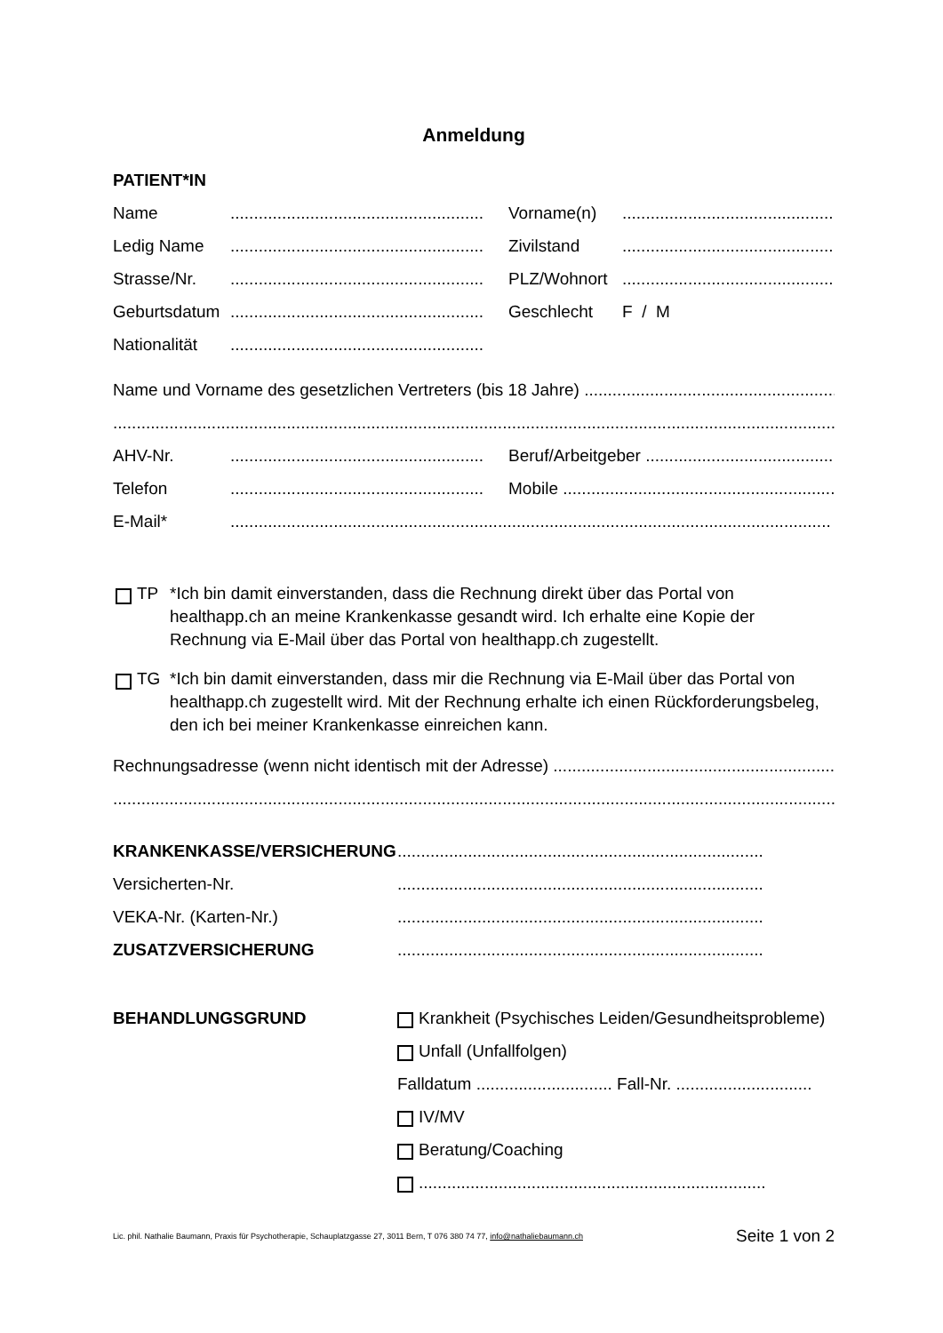Anmeldung
PATIENT*IN
Name.............................................................. Vorname(n)..............................................................
Ledig Name.............................................................. Zivilstand..............................................................
Strasse/Nr............................................................... PLZ/Wohnort..............................................................
Geburtsdatum.............................................................. Geschlecht F / M
Nationalität..............................................................
Name und Vorname des gesetzlichen Vertreters (bis 18 Jahre) ..................................................................
..............................................................................................................................................................
AHV-Nr............................................................... Beruf/Arbeitgeber ..............................................................
Telefon.............................................................. Mobile ..............................................................................
E-Mail*................................................................................................................................
TP *Ich bin damit einverstanden, dass die Rechnung direkt über das Portal von healthapp.ch an meine Krankenkasse gesandt wird. Ich erhalte eine Kopie der Rechnung via E-Mail über das Portal von healthapp.ch zugestellt.
TG *Ich bin damit einverstanden, dass mir die Rechnung via E-Mail über das Portal von healthapp.ch zugestellt wird. Mit der Rechnung erhalte ich einen Rückforderungsbeleg, den ich bei meiner Krankenkasse einreichen kann.
Rechnungsadresse (wenn nicht identisch mit der Adresse) .................................................................
..............................................................................................................................................................
KRANKENKASSE/VERSICHERUNG..............................................................................
Versicherten-Nr...............................................................................
VEKA-Nr. (Karten-Nr.)..............................................................................
ZUSATZVERSICHERUNG..............................................................................
BEHANDLUNGSGRUND
Krankheit (Psychisches Leiden/Gesundheitsprobleme)
Unfall (Unfallfolgen)
Falldatum ............................. Fall-Nr. .............................
IV/MV
Beratung/Coaching
..........................................................................
Lic. phil. Nathalie Baumann, Praxis für Psychotherapie, Schauplatzgasse 27, 3011 Bern, T 076 380 74 77, info@nathaliebaumann.ch Seite 1 von 2